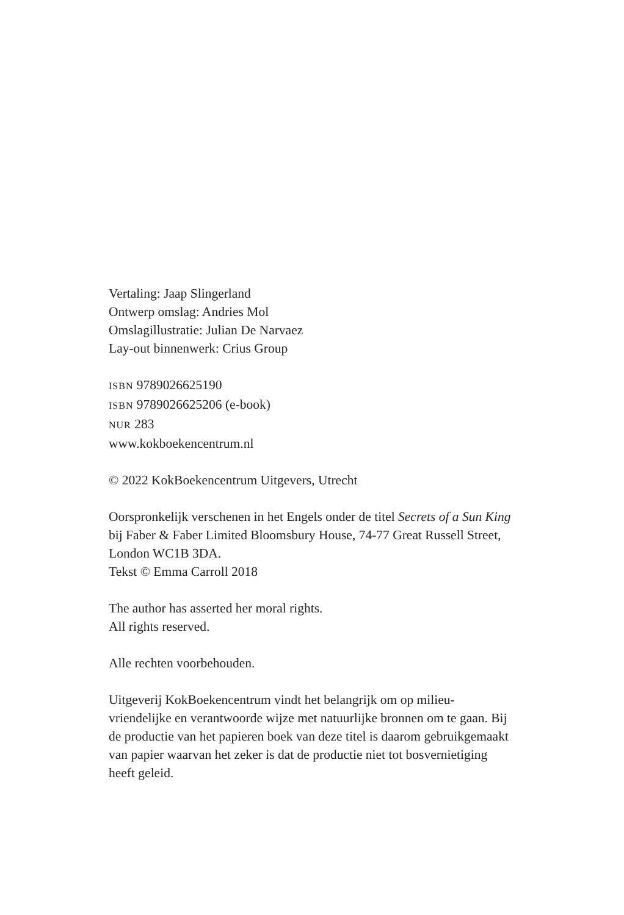Vertaling: Jaap Slingerland
Ontwerp omslag: Andries Mol
Omslagillustratie: Julian De Narvaez
Lay-out binnenwerk: Crius Group
ISBN 9789026625190
ISBN 9789026625206 (e-book)
NUR 283
www.kokboekencentrum.nl
© 2022 KokBoekencentrum Uitgevers, Utrecht
Oorspronkelijk verschenen in het Engels onder de titel Secrets of a Sun King bij Faber & Faber Limited Bloomsbury House, 74-77 Great Russell Street, London WC1B 3DA.
Tekst © Emma Carroll 2018
The author has asserted her moral rights.
All rights reserved.
Alle rechten voorbehouden.
Uitgeverij KokBoekencentrum vindt het belangrijk om op milieu-vriendelijke en verantwoorde wijze met natuurlijke bronnen om te gaan. Bij de productie van het papieren boek van deze titel is daarom gebruikgemaakt van papier waarvan het zeker is dat de productie niet tot bosvernietiging heeft geleid.